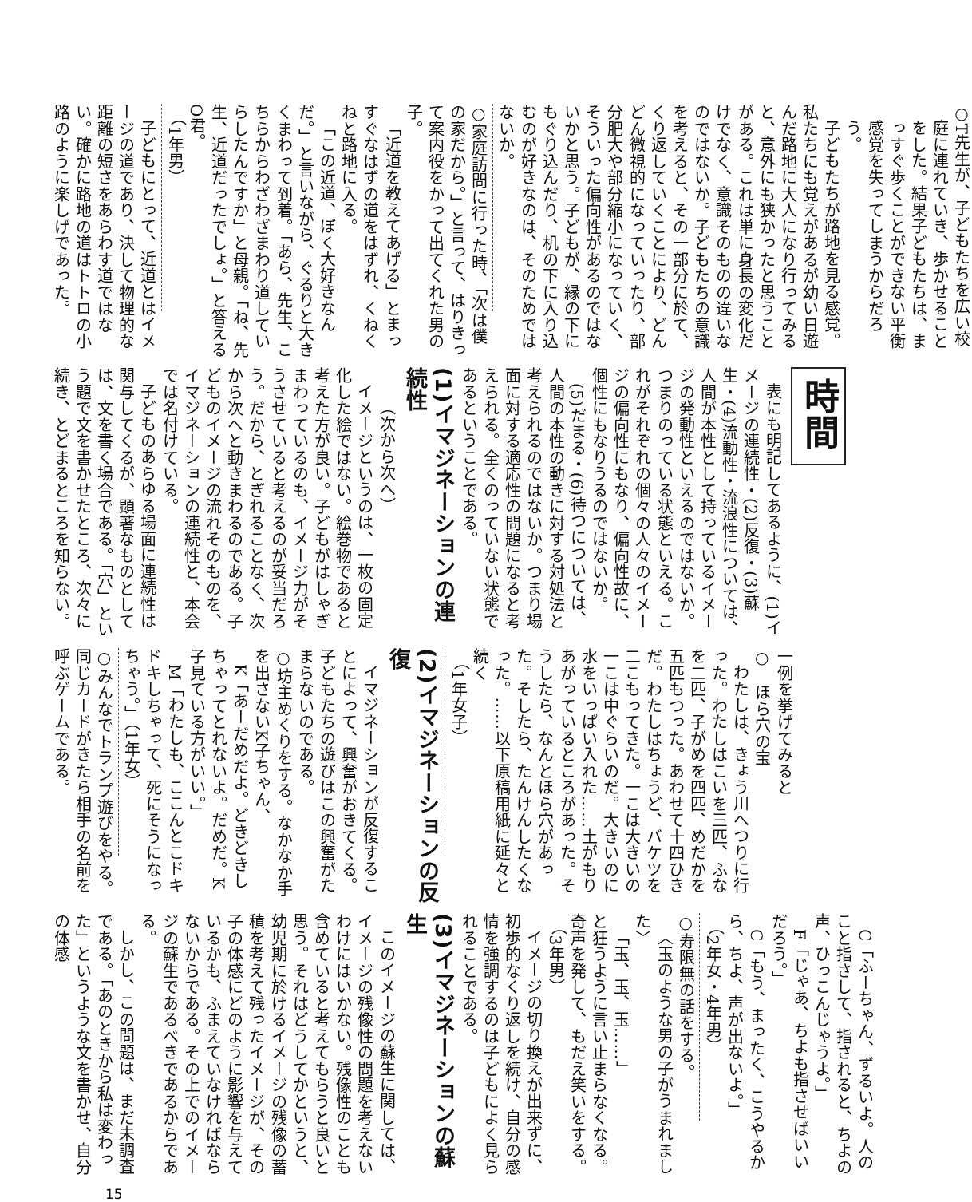○T先生が、子どもたちを広い校庭に連れていき、歩かせることをした。結果子どもたちは、まっすぐ歩くことができない平衡感覚を失ってしまうからだろう。
子どもたちが路地を見る感覚。私たちにも覚えがあるが幼い日遊んだ路地に大人になり行ってみると、意外にも狭かったと思うことがある。これは単に身長の変化だけでなく、意識そのものの違いなのではないか。子どもたちの意識を考えると、その一部分に於て、くり返していくことにより、どんどん微視的になっていったり、部分肥大や部分縮小になっていく、そういった偏向性があるのではないかと思う。子どもが、縁の下にもぐり込んだり、机の下に入り込むのが好きなのは、そのためではないか。
○家庭訪問に行った時、「次は僕の家だから。」と言って、はりきって案内役をかって出てくれた男の子。
「近道を教えてあげる」とまっすぐなはずの道をはずれ、くねくねと路地に入る。
「この近道、ぼく大好きなんだ。」と言いながら、ぐるりと大きくまわって到着。「あら、先生、こちらからわざわざまわり道していらしたんですか」と母親。「ね、先生、近道だったでしょ。」と答えるO君。
（1年男）
子どもにとって、近道とはイメージの道であり、決して物理的な距離の短さをあらわす道ではない。確かに路地の道はトトロの小路のように楽しげであった。
時間
表にも明記してあるように、(1)イメージの連続性・(2)反復・(3)蘇生・(4)流動性・流浪性については、人間が本性として持っているイメージの発動性といえるのではないか。つまりのっている状態といえる。これがそれぞれの個々の人々のイメージの偏向性にもなり、偏向性故に、個性にもなりうるのではないか。
(5)だまる・(6)待つについては、人間の本性の動きに対する対処法と考えられるのではないか。つまり場面に対する適応性の問題になると考えられる。全くのっていない状態であるということである。
(1)イマジネーションの連続性
（次から次へ）
イメージというのは、一枚の固定化した絵ではない。絵巻物であると考えた方が良い。子どもがはしゃぎまわっているのも、イメージ力がそうさせていると考えるのが妥当だろう。だから、とぎれることなく、次から次へと動きまわるのである。子どものイメージの流れそのものを、イマジネーションの連続性と、本会では名付けている。
子どものあらゆる場面に連続性は関与してくるが、顕著なものとしては、文を書く場合である。「穴」という題で文を書かせたところ、次々に続き、とどまるところを知らない。
一例を挙げてみると
○　ほら穴の宝
わたしは、きょう川へつりに行った。わたしはこいを三匹、ふなを二匹、子がめを四匹、めだかを五匹もつった。あわせて十四ひきだ。わたしはちょうど、バケツを二こもってきた。一こは大きいの一こは中ぐらいのだ。大きいのに水をいっぱい入れた……土がもりあがっているところがあった。そうしたら、なんとほら穴があった。そしたら、たんけんしたくなった。……以下原稿用紙に延々と続く
（1年女子）
(2)イマジネーションの反復
イマジネーションが反復することによって、興奮がおきてくる。子どもたちの遊びはこの興奮がたまらないのである。
○坊主めくりをする。なかなか手を出さないK子ちゃん、
K「あーだめだよ。どきどきしちゃってとれないよ。だめだ。K子見ている方がいい。」
M「わたしも、ここんとこドキドキしちゃって、死にそうになっちゃう。」（1年女）
○みんなでトランプ遊びをやる。同じカードがきたら相手の名前を呼ぶゲームである。
C「ふーちゃん、ずるいよ。人のこと指さして、指されると、ちよの声、ひっこんじゃうよ。」
F「じゃあ、ちよも指させばいいだろう。」
C「もう、まったく、こうやるから、ちよ、声が出ないよ。」
（2年女・4年男）
○寿限無の話をする。
〈玉のような男の子がうまれました〉
「玉、玉、玉……」
と狂うように言い止まらなくなる。奇声を発して、もだえ笑いをする。
（3年男）
イメージの切り換えが出来ずに、初歩的なくり返しを続け、自分の感情を強調するのは子どもによく見られることである。
(3)イマジネーションの蘇生
このイメージの蘇生に関しては、イメージの残像性の問題を考えないわけにはいかない。残像性のことも含めていると考えてもらうと良いと思う。それはどうしてかというと、幼児期に於けるイメージの残像の蓄積を考えて残ったイメージが、その子の体感にどのように影響を与えているかも、ふまえていなければならないからである。その上でのイメージの蘇生であるべきであるからである。
しかし、この問題は、まだ未調査である。「あのときから私は変わった」というような文を書かせ、自分の体感
15